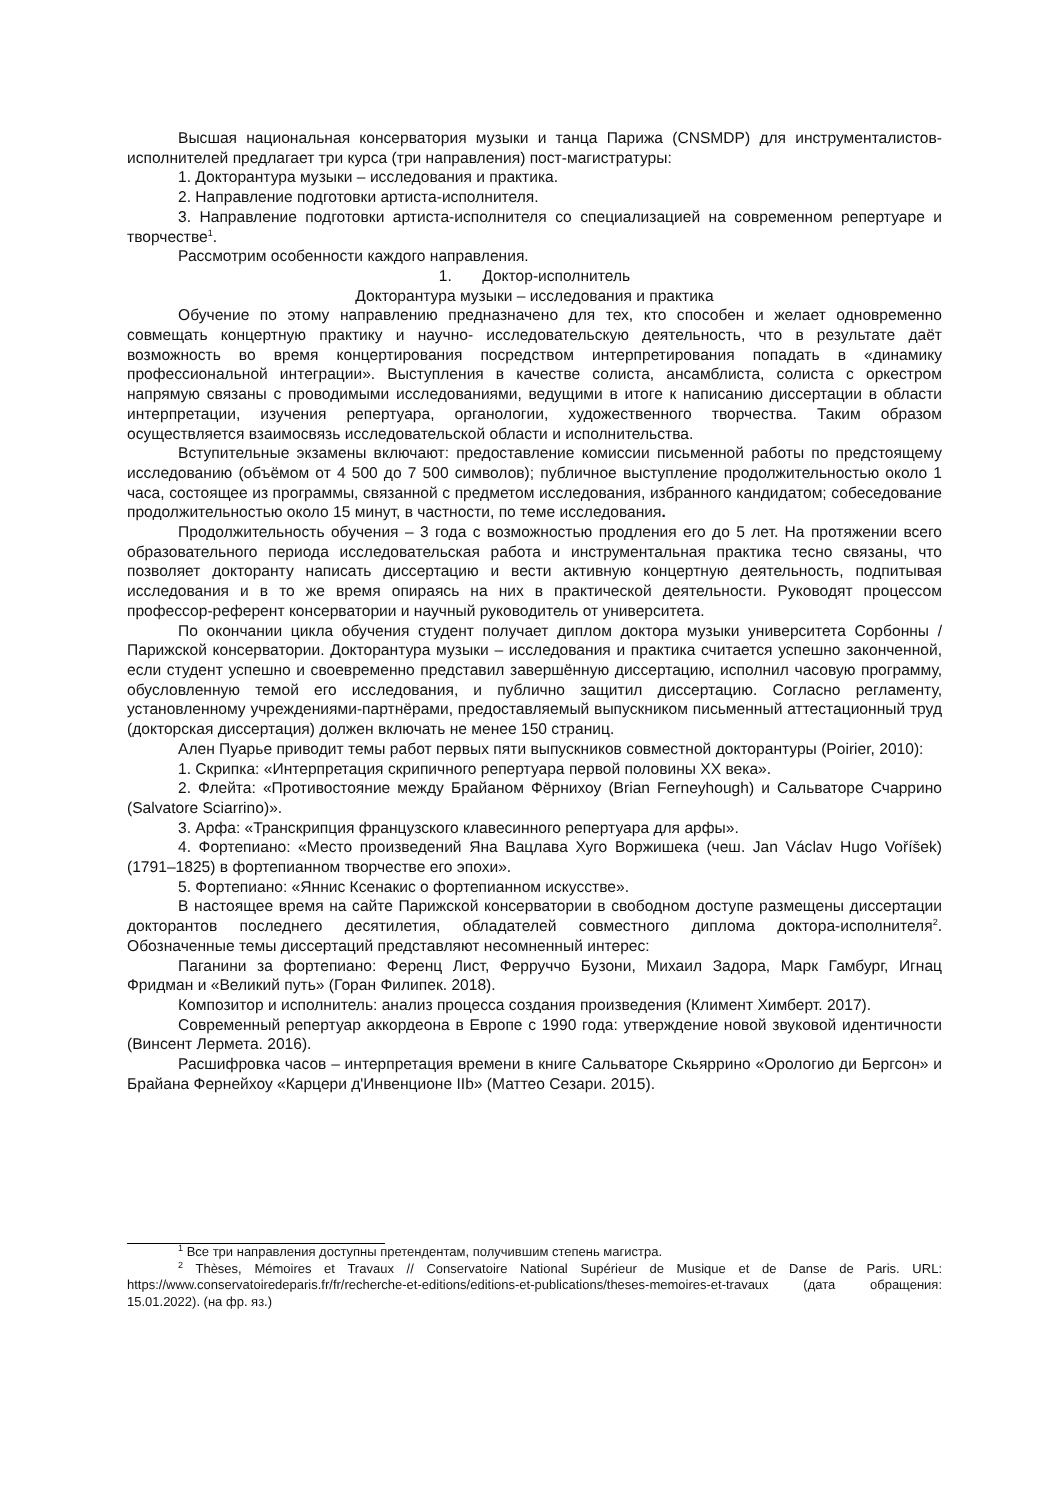Высшая национальная консерватория музыки и танца Парижа (CNSMDP) для инструменталистов-исполнителей предлагает три курса (три направления) пост-магистратуры:
1. Докторантура музыки – исследования и практика.
2. Направление подготовки артиста-исполнителя.
3. Направление подготовки артиста-исполнителя со специализацией на современном репертуаре и творчестве<sup>1</sup>.
Рассмотрим особенности каждого направления.
1. Доктор-исполнитель
Докторантура музыки – исследования и практика
Обучение по этому направлению предназначено для тех, кто способен и желает одновременно совмещать концертную практику и научно- исследовательскую деятельность, что в результате даёт возможность во время концертирования посредством интерпретирования попадать в «динамику профессиональной интеграции». Выступления в качестве солиста, ансамблиста, солиста с оркестром напрямую связаны с проводимыми исследованиями, ведущими в итоге к написанию диссертации в области интерпретации, изучения репертуара, органологии, художественного творчества. Таким образом осуществляется взаимосвязь исследовательской области и исполнительства.
Вступительные экзамены включают: предоставление комиссии письменной работы по предстоящему исследованию (объёмом от 4 500 до 7 500 символов); публичное выступление продолжительностью около 1 часа, состоящее из программы, связанной с предметом исследования, избранного кандидатом; собеседование продолжительностью около 15 минут, в частности, по теме исследования.
Продолжительность обучения – 3 года с возможностью продления его до 5 лет. На протяжении всего образовательного периода исследовательская работа и инструментальная практика тесно связаны, что позволяет докторанту написать диссертацию и вести активную концертную деятельность, подпитывая исследования и в то же время опираясь на них в практической деятельности. Руководят процессом профессор-референт консерватории и научный руководитель от университета.
По окончании цикла обучения студент получает диплом доктора музыки университета Сорбонны / Парижской консерватории. Докторантура музыки – исследования и практика считается успешно законченной, если студент успешно и своевременно представил завершённую диссертацию, исполнил часовую программу, обусловленную темой его исследования, и публично защитил диссертацию. Согласно регламенту, установленному учреждениями-партнёрами, предоставляемый выпускником письменный аттестационный труд (докторская диссертация) должен включать не менее 150 страниц.
Ален Пуарье приводит темы работ первых пяти выпускников совместной докторантуры (Poirier, 2010):
1. Скрипка: «Интерпретация скрипичного репертуара первой половины XX века».
2. Флейта: «Противостояние между Брайаном Фёрнихоу (Brian Ferneyhough) и Сальваторе Счаррино (Salvatore Sciarrino)».
3. Арфа: «Транскрипция французского клавесинного репертуара для арфы».
4. Фортепиано: «Место произведений Яна Вацлава Хуго Воржишека (чеш. Jan Václav Hugo Voříšek) (1791–1825) в фортепианном творчестве его эпохи».
5. Фортепиано: «Яннис Ксенакис о фортепианном искусстве».
В настоящее время на сайте Парижской консерватории в свободном доступе размещены диссертации докторантов последнего десятилетия, обладателей совместного диплома доктора-исполнителя<sup>2</sup>. Обозначенные темы диссертаций представляют несомненный интерес:
Паганини за фортепиано: Ференц Лист, Ферруччо Бузони, Михаил Задора, Марк Гамбург, Игнац Фридман и «Великий путь» (Горан Филипек. 2018).
Композитор и исполнитель: анализ процесса создания произведения (Климент Химберт. 2017).
Современный репертуар аккордеона в Европе с 1990 года: утверждение новой звуковой идентичности (Винсент Лермета. 2016).
Расшифровка часов – интерпретация времени в книге Сальваторе Скьяррино «Орологио ди Бергсон» и Брайана Фернейхоу «Карцери д'Инвенционе IIb» (Маттео Сезари. 2015).
<sup>1</sup> Все три направления доступны претендентам, получившим степень магистра.
<sup>2</sup> Thèses, Mémoires et Travaux // Conservatoire National Supérieur de Musique et de Danse de Paris. URL: https://www.conservatoiredeparis.fr/fr/recherche-et-editions/editions-et-publications/theses-memoires-et-travaux (дата обращения: 15.01.2022). (на фр. яз.)